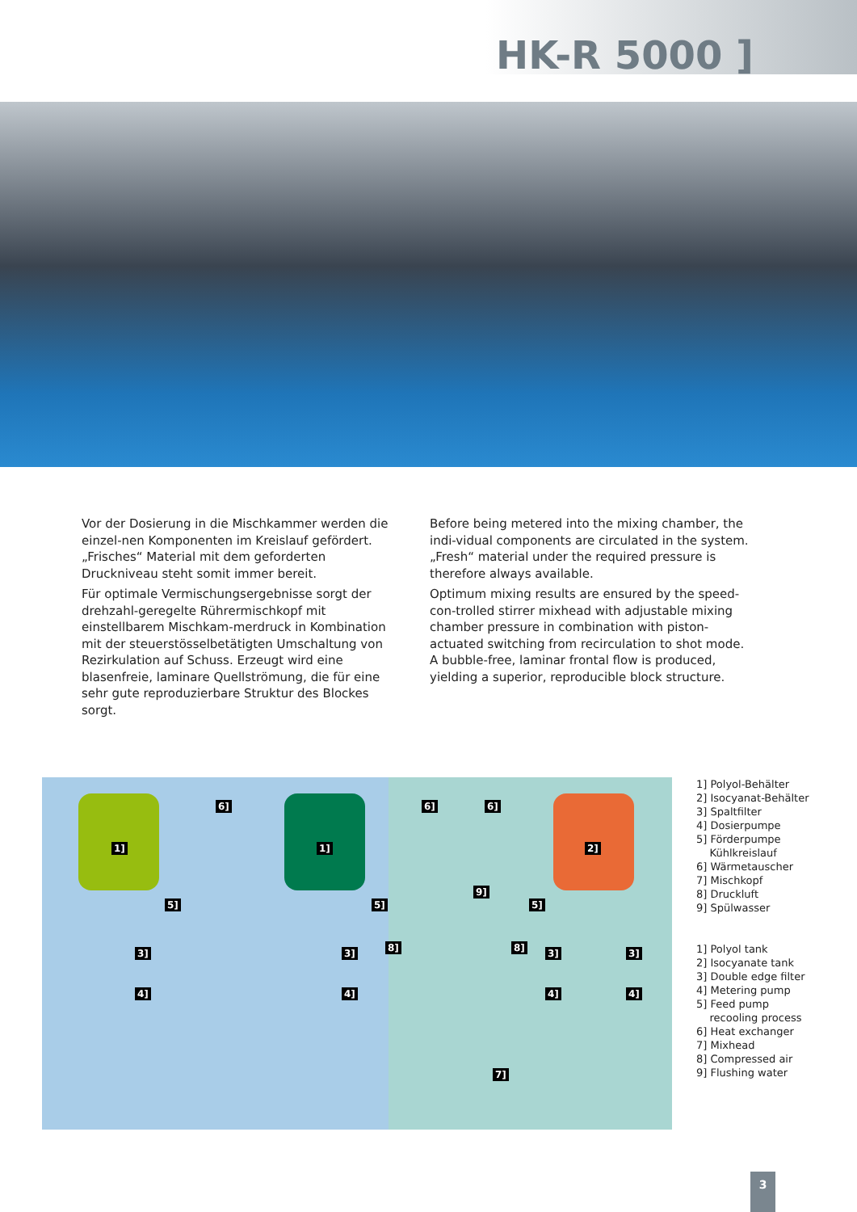HK-R 5000 ]
Vor der Dosierung in die Mischkammer werden die einzel-nen Komponenten im Kreislauf gefördert. „Frisches“ Material mit dem geforderten Druckniveau steht somit immer bereit.
Für optimale Vermischungsergebnisse sorgt der drehzahl-geregelte Rührermischkopf mit einstellbarem Mischkam-merdruck in Kombination mit der steuerstösselbetätigten Umschaltung von Rezirkulation auf Schuss. Erzeugt wird eine blasenfreie, laminare Quellströmung, die für eine sehr gute reproduzierbare Struktur des Blockes sorgt.
Before being metered into the mixing chamber, the indi-vidual components are circulated in the system. „Fresh“ material under the required pressure is therefore always available.
Optimum mixing results are ensured by the speed-con-trolled stirrer mixhead with adjustable mixing chamber pressure in combination with piston-actuated switching from recirculation to shot mode. A bubble-free, laminar frontal flow is produced, yielding a superior, reproducible block structure.
1] 1] 2]
6] 6] 6]
5] 5] 5]
9]
8] 8] 3] 3] 3] 3]
4] 4] 4] 4]
7]
1] Polyol-Behälter
2] Isocyanat-Behälter
3] Spaltfilter
4] Dosierpumpe
5] Förderpumpe
Kühlkreislauf
6] Wärmetauscher
7] Mischkopf
8] Druckluft
9] Spülwasser
1] Polyol tank
2] Isocyanate tank
3] Double edge filter
4] Metering pump
5] Feed pump
recooling process
6] Heat exchanger
7] Mixhead
8] Compressed air
9] Flushing water
3